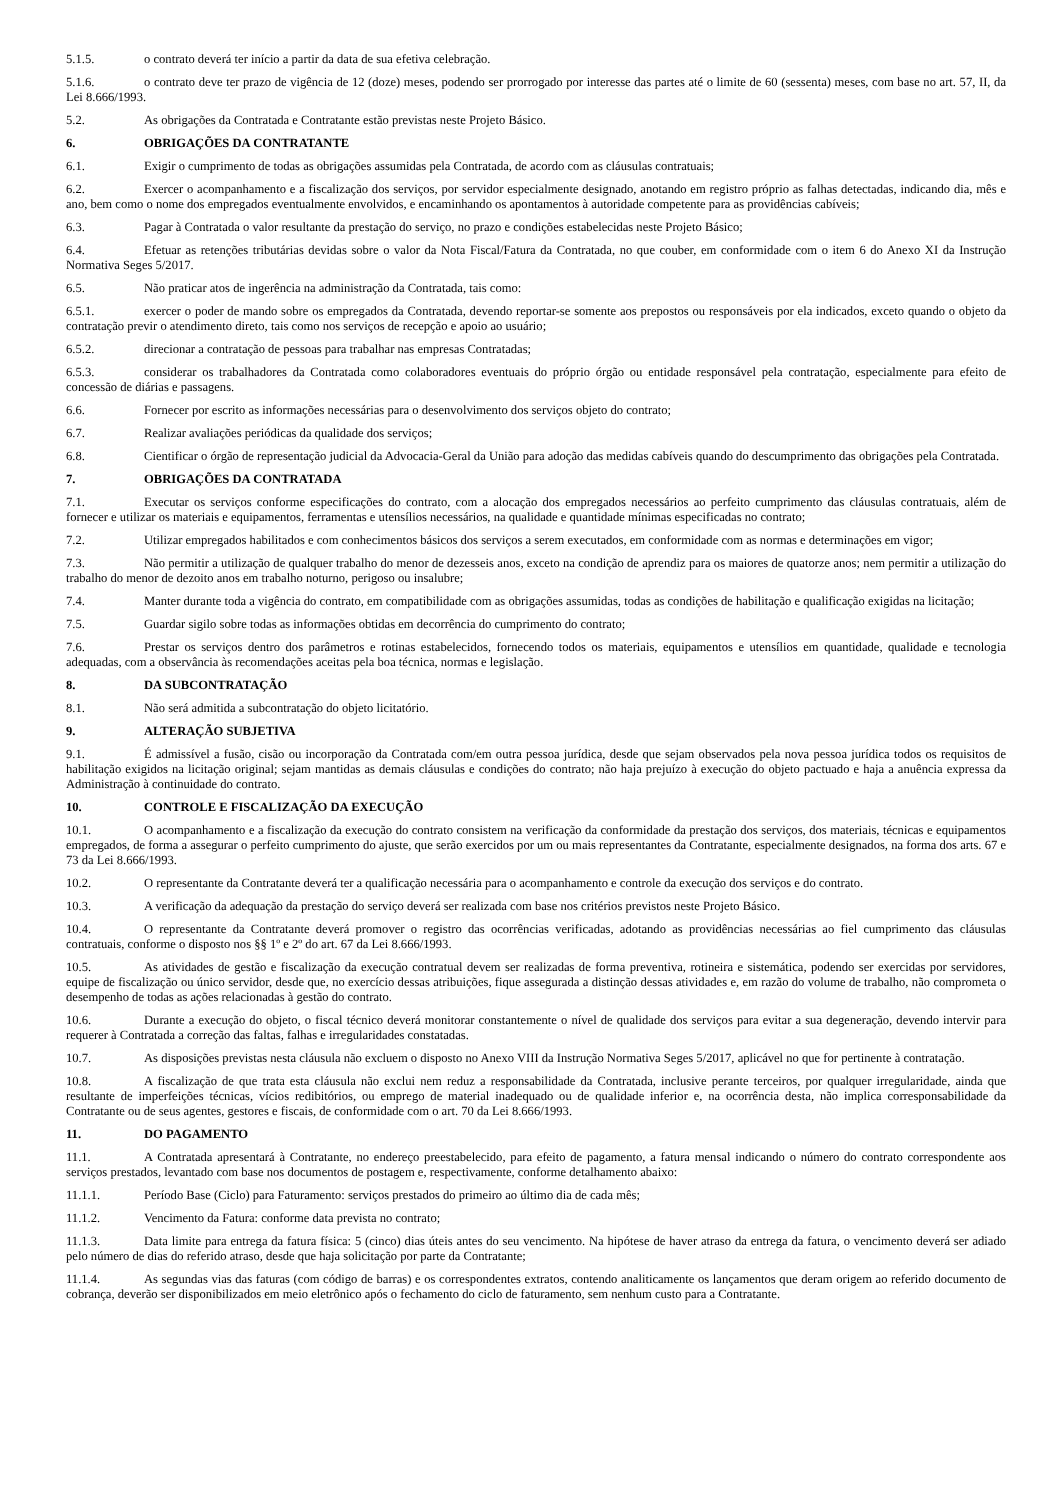5.1.5. o contrato deverá ter início a partir da data de sua efetiva celebração.
5.1.6. o contrato deve ter prazo de vigência de 12 (doze) meses, podendo ser prorrogado por interesse das partes até o limite de 60 (sessenta) meses, com base no art. 57, II, da Lei 8.666/1993.
5.2. As obrigações da Contratada e Contratante estão previstas neste Projeto Básico.
6. OBRIGAÇÕES DA CONTRATANTE
6.1. Exigir o cumprimento de todas as obrigações assumidas pela Contratada, de acordo com as cláusulas contratuais;
6.2. Exercer o acompanhamento e a fiscalização dos serviços, por servidor especialmente designado, anotando em registro próprio as falhas detectadas, indicando dia, mês e ano, bem como o nome dos empregados eventualmente envolvidos, e encaminhando os apontamentos à autoridade competente para as providências cabíveis;
6.3. Pagar à Contratada o valor resultante da prestação do serviço, no prazo e condições estabelecidas neste Projeto Básico;
6.4. Efetuar as retenções tributárias devidas sobre o valor da Nota Fiscal/Fatura da Contratada, no que couber, em conformidade com o item 6 do Anexo XI da Instrução Normativa Seges 5/2017.
6.5. Não praticar atos de ingerência na administração da Contratada, tais como:
6.5.1. exercer o poder de mando sobre os empregados da Contratada, devendo reportar-se somente aos prepostos ou responsáveis por ela indicados, exceto quando o objeto da contratação previr o atendimento direto, tais como nos serviços de recepção e apoio ao usuário;
6.5.2. direcionar a contratação de pessoas para trabalhar nas empresas Contratadas;
6.5.3. considerar os trabalhadores da Contratada como colaboradores eventuais do próprio órgão ou entidade responsável pela contratação, especialmente para efeito de concessão de diárias e passagens.
6.6. Fornecer por escrito as informações necessárias para o desenvolvimento dos serviços objeto do contrato;
6.7. Realizar avaliações periódicas da qualidade dos serviços;
6.8. Cientificar o órgão de representação judicial da Advocacia-Geral da União para adoção das medidas cabíveis quando do descumprimento das obrigações pela Contratada.
7. OBRIGAÇÕES DA CONTRATADA
7.1. Executar os serviços conforme especificações do contrato, com a alocação dos empregados necessários ao perfeito cumprimento das cláusulas contratuais, além de fornecer e utilizar os materiais e equipamentos, ferramentas e utensílios necessários, na qualidade e quantidade mínimas especificadas no contrato;
7.2. Utilizar empregados habilitados e com conhecimentos básicos dos serviços a serem executados, em conformidade com as normas e determinações em vigor;
7.3. Não permitir a utilização de qualquer trabalho do menor de dezesseis anos, exceto na condição de aprendiz para os maiores de quatorze anos; nem permitir a utilização do trabalho do menor de dezoito anos em trabalho noturno, perigoso ou insalubre;
7.4. Manter durante toda a vigência do contrato, em compatibilidade com as obrigações assumidas, todas as condições de habilitação e qualificação exigidas na licitação;
7.5. Guardar sigilo sobre todas as informações obtidas em decorrência do cumprimento do contrato;
7.6. Prestar os serviços dentro dos parâmetros e rotinas estabelecidos, fornecendo todos os materiais, equipamentos e utensílios em quantidade, qualidade e tecnologia adequadas, com a observância às recomendações aceitas pela boa técnica, normas e legislação.
8. DA SUBCONTRATAÇÃO
8.1. Não será admitida a subcontratação do objeto licitatório.
9. ALTERAÇÃO SUBJETIVA
9.1. É admissível a fusão, cisão ou incorporação da Contratada com/em outra pessoa jurídica, desde que sejam observados pela nova pessoa jurídica todos os requisitos de habilitação exigidos na licitação original; sejam mantidas as demais cláusulas e condições do contrato; não haja prejuízo à execução do objeto pactuado e haja a anuência expressa da Administração à continuidade do contrato.
10. CONTROLE E FISCALIZAÇÃO DA EXECUÇÃO
10.1. O acompanhamento e a fiscalização da execução do contrato consistem na verificação da conformidade da prestação dos serviços, dos materiais, técnicas e equipamentos empregados, de forma a assegurar o perfeito cumprimento do ajuste, que serão exercidos por um ou mais representantes da Contratante, especialmente designados, na forma dos arts. 67 e 73 da Lei 8.666/1993.
10.2. O representante da Contratante deverá ter a qualificação necessária para o acompanhamento e controle da execução dos serviços e do contrato.
10.3. A verificação da adequação da prestação do serviço deverá ser realizada com base nos critérios previstos neste Projeto Básico.
10.4. O representante da Contratante deverá promover o registro das ocorrências verificadas, adotando as providências necessárias ao fiel cumprimento das cláusulas contratuais, conforme o disposto nos §§ 1º e 2º do art. 67 da Lei 8.666/1993.
10.5. As atividades de gestão e fiscalização da execução contratual devem ser realizadas de forma preventiva, rotineira e sistemática, podendo ser exercidas por servidores, equipe de fiscalização ou único servidor, desde que, no exercício dessas atribuições, fique assegurada a distinção dessas atividades e, em razão do volume de trabalho, não comprometa o desempenho de todas as ações relacionadas à gestão do contrato.
10.6. Durante a execução do objeto, o fiscal técnico deverá monitorar constantemente o nível de qualidade dos serviços para evitar a sua degeneração, devendo intervir para requerer à Contratada a correção das faltas, falhas e irregularidades constatadas.
10.7. As disposições previstas nesta cláusula não excluem o disposto no Anexo VIII da Instrução Normativa Seges 5/2017, aplicável no que for pertinente à contratação.
10.8. A fiscalização de que trata esta cláusula não exclui nem reduz a responsabilidade da Contratada, inclusive perante terceiros, por qualquer irregularidade, ainda que resultante de imperfeições técnicas, vícios redibitórios, ou emprego de material inadequado ou de qualidade inferior e, na ocorrência desta, não implica corresponsabilidade da Contratante ou de seus agentes, gestores e fiscais, de conformidade com o art. 70 da Lei 8.666/1993.
11. DO PAGAMENTO
11.1. A Contratada apresentará à Contratante, no endereço preestabelecido, para efeito de pagamento, a fatura mensal indicando o número do contrato correspondente aos serviços prestados, levantado com base nos documentos de postagem e, respectivamente, conforme detalhamento abaixo:
11.1.1. Período Base (Ciclo) para Faturamento: serviços prestados do primeiro ao último dia de cada mês;
11.1.2. Vencimento da Fatura: conforme data prevista no contrato;
11.1.3. Data limite para entrega da fatura física: 5 (cinco) dias úteis antes do seu vencimento. Na hipótese de haver atraso da entrega da fatura, o vencimento deverá ser adiado pelo número de dias do referido atraso, desde que haja solicitação por parte da Contratante;
11.1.4. As segundas vias das faturas (com código de barras) e os correspondentes extratos, contendo analiticamente os lançamentos que deram origem ao referido documento de cobrança, deverão ser disponibilizados em meio eletrônico após o fechamento do ciclo de faturamento, sem nenhum custo para a Contratante.